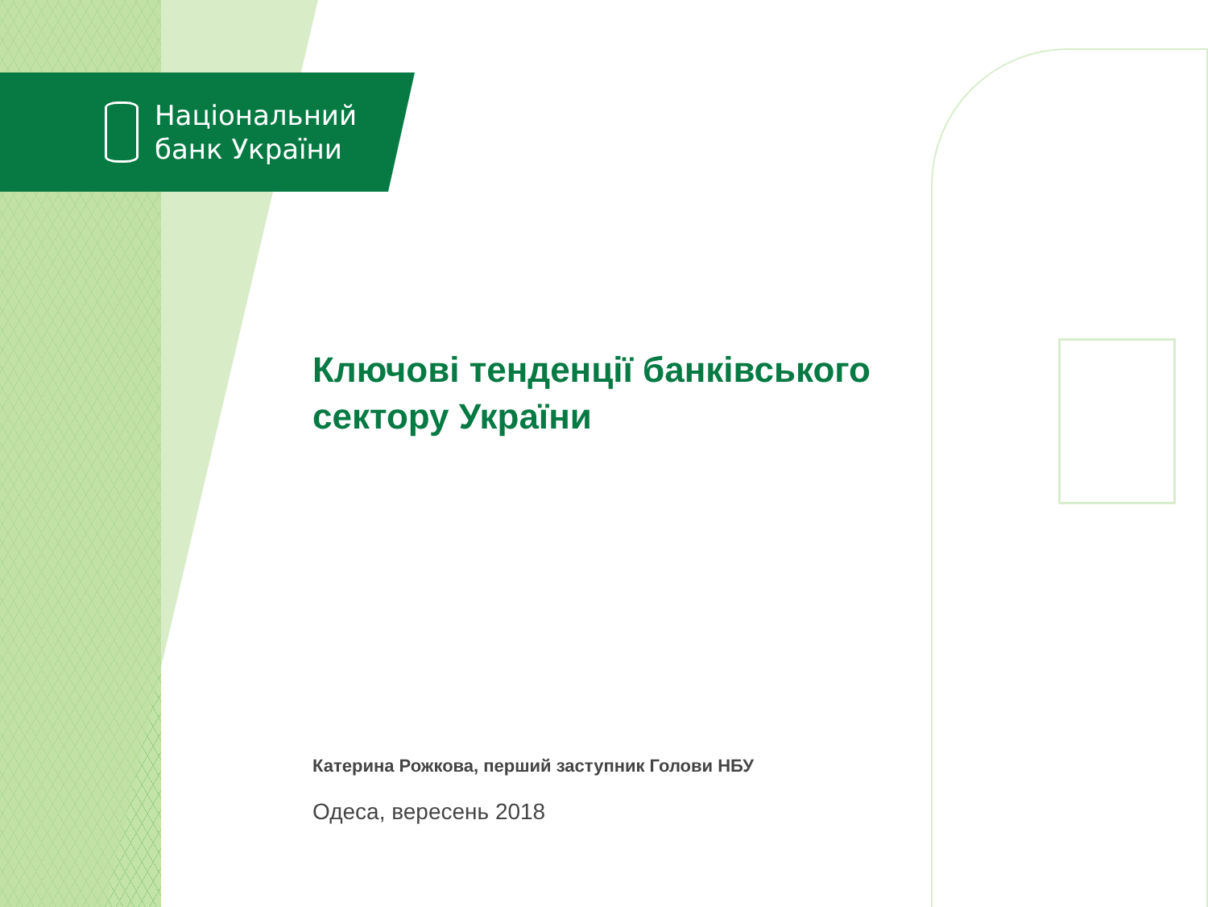Національний
банк України
Ключові тенденції банківського сектору України
Катерина Рожкова, перший заступник Голови НБУ
Одеса, вересень 2018